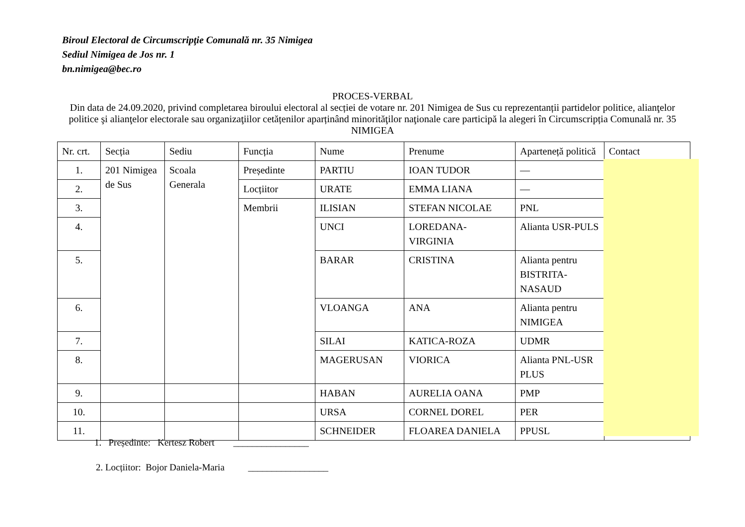Biroul Electoral de Circumscripţie Comunală nr. 35 Nimigea
Sediul Nimigea de Jos nr. 1
bn.nimigea@bec.ro
PROCES-VERBAL
Din data de 24.09.2020, privind completarea biroului electoral al secției de votare nr. 201 Nimigea de Sus cu reprezentanții partidelor politice, alianţelor politice şi alianţelor electorale sau organizaţiilor cetățenilor aparținând minorităţilor naţionale care participă la alegeri în Circumscripția Comunală nr. 35 NIMIGEA
| Nr. crt. | Secția | Sediu | Funcția | Nume | Prenume | Aparteneță politică | Contact |
| --- | --- | --- | --- | --- | --- | --- | --- |
| 1. | 201 Nimigea de Sus | Scoala Generala | Președinte | PARTIU | IOAN TUDOR | — | |
| 2. | | | Locțiitor | URATE | EMMA LIANA | — | |
| 3. | | | Membrii | ILISIAN | STEFAN NICOLAE | PNL | |
| 4. | | | | UNCI | LOREDANA-VIRGINIA | Alianta USR-PULS | |
| 5. | | | | BARAR | CRISTINA | Alianta pentru BISTRITA-NASAUD | |
| 6. | | | | VLOANGA | ANA | Alianta pentru NIMIGEA | |
| 7. | | | | SILAI | KATICA-ROZA | UDMR | |
| 8. | | | | MAGERUSAN | VIORICA | Alianta PNL-USR PLUS | |
| 9. | | | | HABAN | AURELIA OANA | PMP | |
| 10. | | | | URSA | CORNEL DOREL | PER | |
| 11. | | | | SCHNEIDER | FLOAREA DANIELA | PPUSL | |
1. Președinte: Kertesz Robert ________________
2. Locțiitor: Bojor Daniela-Maria _________________